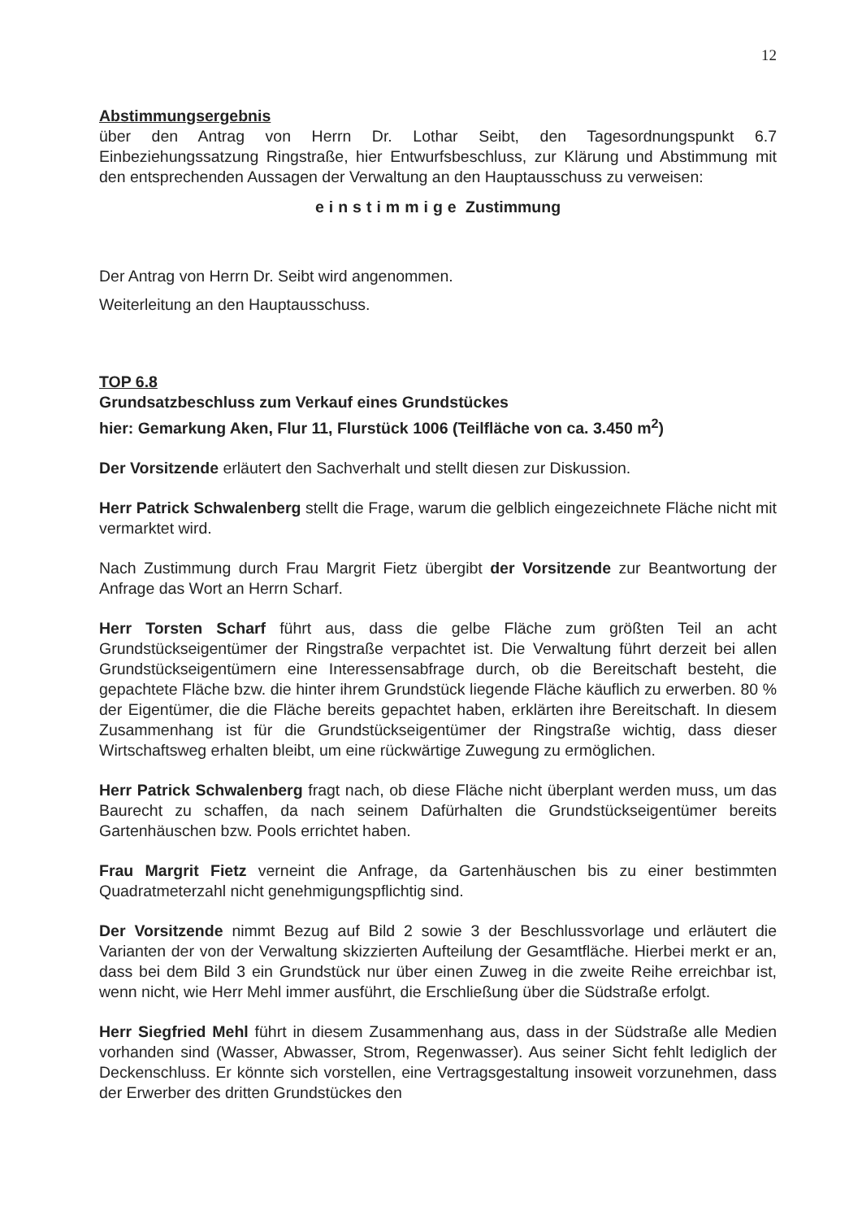12
Abstimmungsergebnis
über den Antrag von Herrn Dr. Lothar Seibt, den Tagesordnungspunkt 6.7 Einbeziehungssatzung Ringstraße, hier Entwurfsbeschluss, zur Klärung und Abstimmung mit den entsprechenden Aussagen der Verwaltung an den Hauptausschuss zu verweisen:
einstimmige Zustimmung
Der Antrag von Herrn Dr. Seibt wird angenommen.
Weiterleitung an den Hauptausschuss.
TOP 6.8
Grundsatzbeschluss zum Verkauf eines Grundstückes
hier: Gemarkung Aken, Flur 11, Flurstück 1006 (Teilfläche von ca. 3.450 m<sup>2</sup>)
Der Vorsitzende erläutert den Sachverhalt und stellt diesen zur Diskussion.
Herr Patrick Schwalenberg stellt die Frage, warum die gelblich eingezeichnete Fläche nicht mit vermarktet wird.
Nach Zustimmung durch Frau Margrit Fietz übergibt der Vorsitzende zur Beantwortung der Anfrage das Wort an Herrn Scharf.
Herr Torsten Scharf führt aus, dass die gelbe Fläche zum größten Teil an acht Grundstückseigentümer der Ringstraße verpachtet ist. Die Verwaltung führt derzeit bei allen Grundstückseigentümern eine Interessensabfrage durch, ob die Bereitschaft besteht, die gepachtete Fläche bzw. die hinter ihrem Grundstück liegende Fläche käuflich zu erwerben. 80 % der Eigentümer, die die Fläche bereits gepachtet haben, erklärten ihre Bereitschaft. In diesem Zusammenhang ist für die Grundstückseigentümer der Ringstraße wichtig, dass dieser Wirtschaftsweg erhalten bleibt, um eine rückwärtige Zuwegung zu ermöglichen.
Herr Patrick Schwalenberg fragt nach, ob diese Fläche nicht überplant werden muss, um das Baurecht zu schaffen, da nach seinem Dafürhalten die Grundstückseigentümer bereits Gartenhäuschen bzw. Pools errichtet haben.
Frau Margrit Fietz verneint die Anfrage, da Gartenhäuschen bis zu einer bestimmten Quadratmeterzahl nicht genehmigungspflichtig sind.
Der Vorsitzende nimmt Bezug auf Bild 2 sowie 3 der Beschlussvorlage und erläutert die Varianten der von der Verwaltung skizzierten Aufteilung der Gesamtfläche. Hierbei merkt er an, dass bei dem Bild 3 ein Grundstück nur über einen Zuweg in die zweite Reihe erreichbar ist, wenn nicht, wie Herr Mehl immer ausführt, die Erschließung über die Südstraße erfolgt.
Herr Siegfried Mehl führt in diesem Zusammenhang aus, dass in der Südstraße alle Medien vorhanden sind (Wasser, Abwasser, Strom, Regenwasser). Aus seiner Sicht fehlt lediglich der Deckenschluss. Er könnte sich vorstellen, eine Vertragsgestaltung insoweit vorzunehmen, dass der Erwerber des dritten Grundstückes den